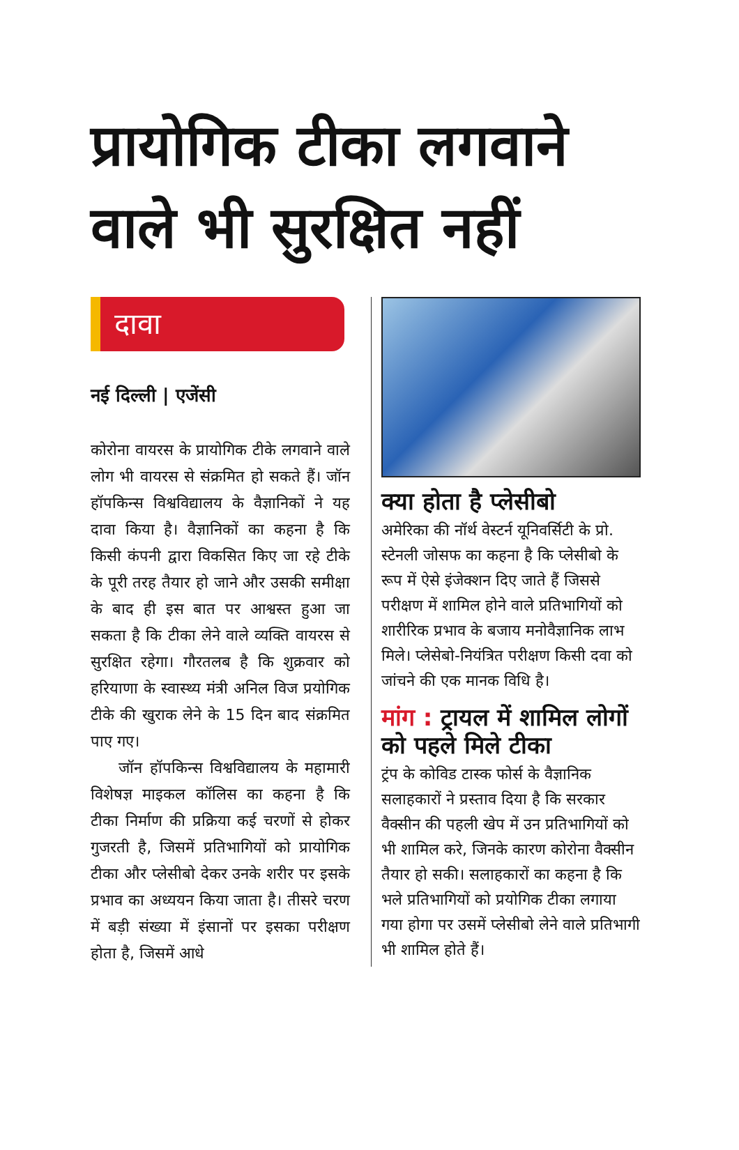प्रायोगिक टीका लगवाने वाले भी सुरक्षित नहीं
दावा
नई दिल्ली | एजेंसी
कोरोना वायरस के प्रायोगिक टीके लगवाने वाले लोग भी वायरस से संक्रमित हो सकते हैं। जॉन हॉपकिन्स विश्वविद्यालय के वैज्ञानिकों ने यह दावा किया है। वैज्ञानिकों का कहना है कि किसी कंपनी द्वारा विकसित किए जा रहे टीके के पूरी तरह तैयार हो जाने और उसकी समीक्षा के बाद ही इस बात पर आश्वस्त हुआ जा सकता है कि टीका लेने वाले व्यक्ति वायरस से सुरक्षित रहेगा। गौरतलब है कि शुक्रवार को हरियाणा के स्वास्थ्य मंत्री अनिल विज प्रयोगिक टीके की खुराक लेने के 15 दिन बाद संक्रमित पाए गए।
जॉन हॉपकिन्स विश्वविद्यालय के महामारी विशेषज्ञ माइकल कॉलिस का कहना है कि टीका निर्माण की प्रक्रिया कई चरणों से होकर गुजरती है, जिसमें प्रतिभागियों को प्रायोगिक टीका और प्लेसीबो देकर उनके शरीर पर इसके प्रभाव का अध्ययन किया जाता है। तीसरे चरण में बड़ी संख्या में इंसानों पर इसका परीक्षण होता है, जिसमें आधे
क्या होता है प्लेसीबो
अमेरिका की नॉर्थ वेस्टर्न यूनिवर्सिटी के प्रो. स्टेनली जोसफ का कहना है कि प्लेसीबो के रूप में ऐसे इंजेक्शन दिए जाते हैं जिससे परीक्षण में शामिल होने वाले प्रतिभागियों को शारीरिक प्रभाव के बजाय मनोवैज्ञानिक लाभ मिले। प्लेसेबो-नियंत्रित परीक्षण किसी दवा को जांचने की एक मानक विधि है।
मांग : ट्रायल में शामिल लोगों को पहले मिले टीका
ट्रंप के कोविड टास्क फोर्स के वैज्ञानिक सलाहकारों ने प्रस्ताव दिया है कि सरकार वैक्सीन की पहली खेप में उन प्रतिभागियों को भी शामिल करे, जिनके कारण कोरोना वैक्सीन तैयार हो सकी। सलाहकारों का कहना है कि भले प्रतिभागियों को प्रयोगिक टीका लगाया गया होगा पर उसमें प्लेसीबो लेने वाले प्रतिभागी भी शामिल होते हैं।